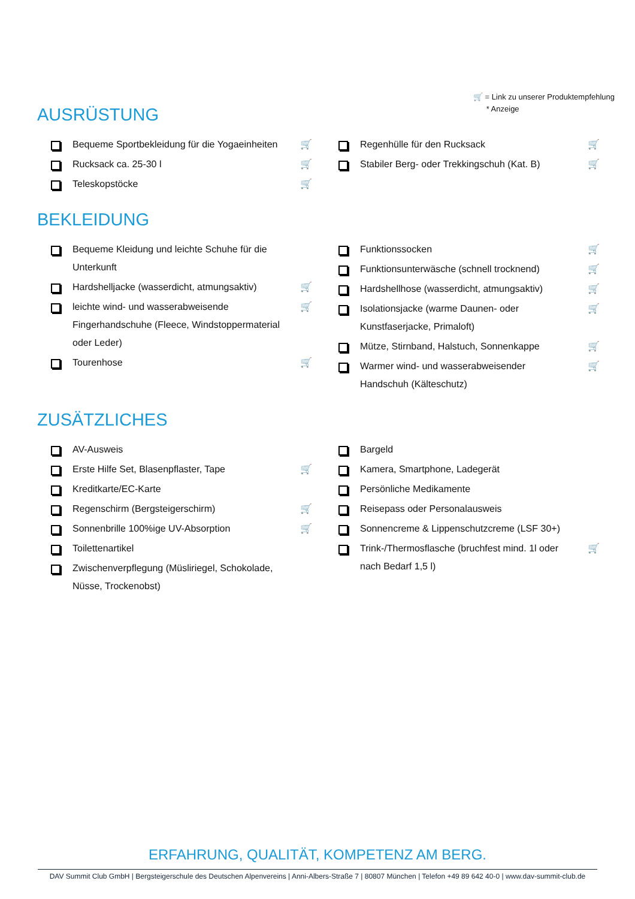🛒 = Link zu unserer Produktempfehlung
* Anzeige
AUSRÜSTUNG
Bequeme Sportbekleidung für die Yogaeinheiten 🛒
Rucksack ca. 25-30 l 🛒
Teleskopstöcke 🛒
Regenhülle für den Rucksack 🛒
Stabiler Berg- oder Trekkingschuh (Kat. B) 🛒
BEKLEIDUNG
Bequeme Kleidung und leichte Schuhe für die Unterkunft
Hardshelljacke (wasserdicht, atmungsaktiv) 🛒
leichte wind- und wasserabweisende Fingerhandschuhe (Fleece, Windstoppermaterial oder Leder) 🛒
Tourenhose 🛒
Funktionssocken 🛒
Funktionsunterwäsche (schnell trocknend) 🛒
Hardshellhose (wasserdicht, atmungsaktiv) 🛒
Isolationsjacke (warme Daunen- oder Kunstfaserjacke, Primaloft) 🛒
Mütze, Stirnband, Halstuch, Sonnenkappe 🛒
Warmer wind- und wasserabweisender Handschuh (Kälteschutz) 🛒
ZUSÄTZLICHES
AV-Ausweis
Erste Hilfe Set, Blasenpflaster, Tape 🛒
Kreditkarte/EC-Karte
Regenschirm (Bergsteigerschirm) 🛒
Sonnenbrille 100%ige UV-Absorption 🛒
Toilettenartikel
Zwischenverpflegung (Müsliriegel, Schokolade, Nüsse, Trockenobst)
Bargeld
Kamera, Smartphone, Ladegerät
Persönliche Medikamente
Reisepass oder Personalausweis
Sonnencreme & Lippenschutzcreme (LSF 30+)
Trink-/Thermosflasche (bruchfest mind. 1l oder nach Bedarf 1,5 l) 🛒
ERFAHRUNG, QUALITÄT, KOMPETENZ AM BERG.
DAV Summit Club GmbH | Bergsteigerschule des Deutschen Alpenvereins | Anni-Albers-Straße 7 | 80807 München | Telefon +49 89 642 40-0 | www.dav-summit-club.de